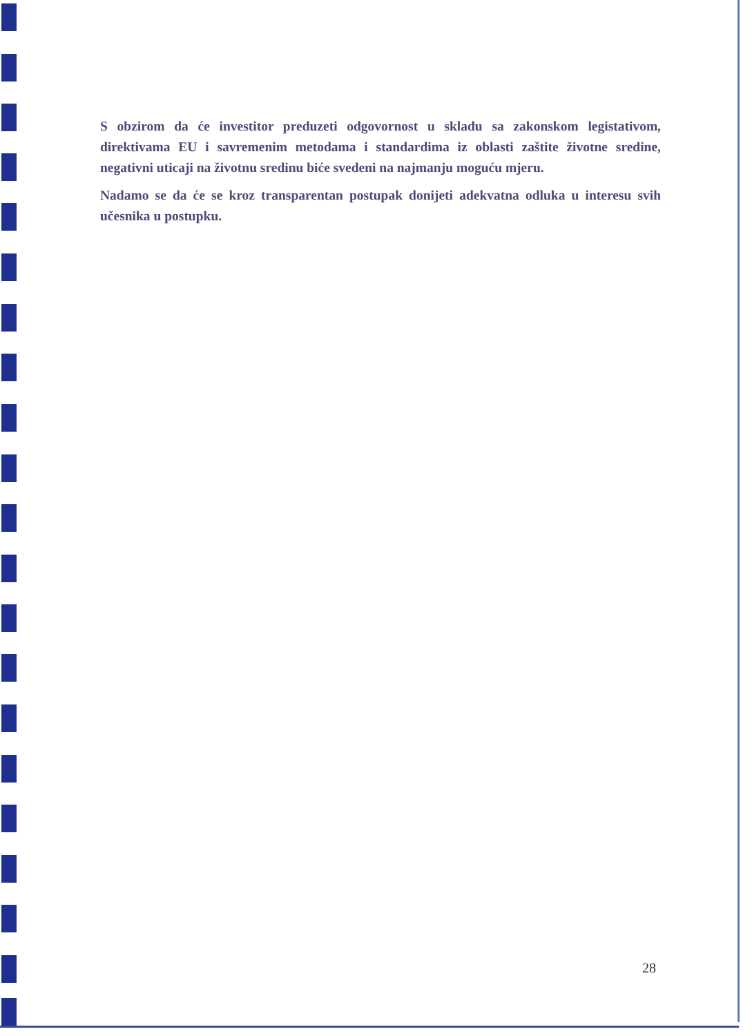S obzirom da će investitor preduzeti odgovornost u skladu sa zakonskom legistativom, direktivama EU i savremenim metodama i standardima iz oblasti zaštite životne sredine, negativni uticaji na životnu sredinu biće svedeni na najmanju moguću mjeru.
Nadamo se da će se kroz transparentan postupak donijeti adekvatna odluka u interesu svih učesnika u postupku.
28